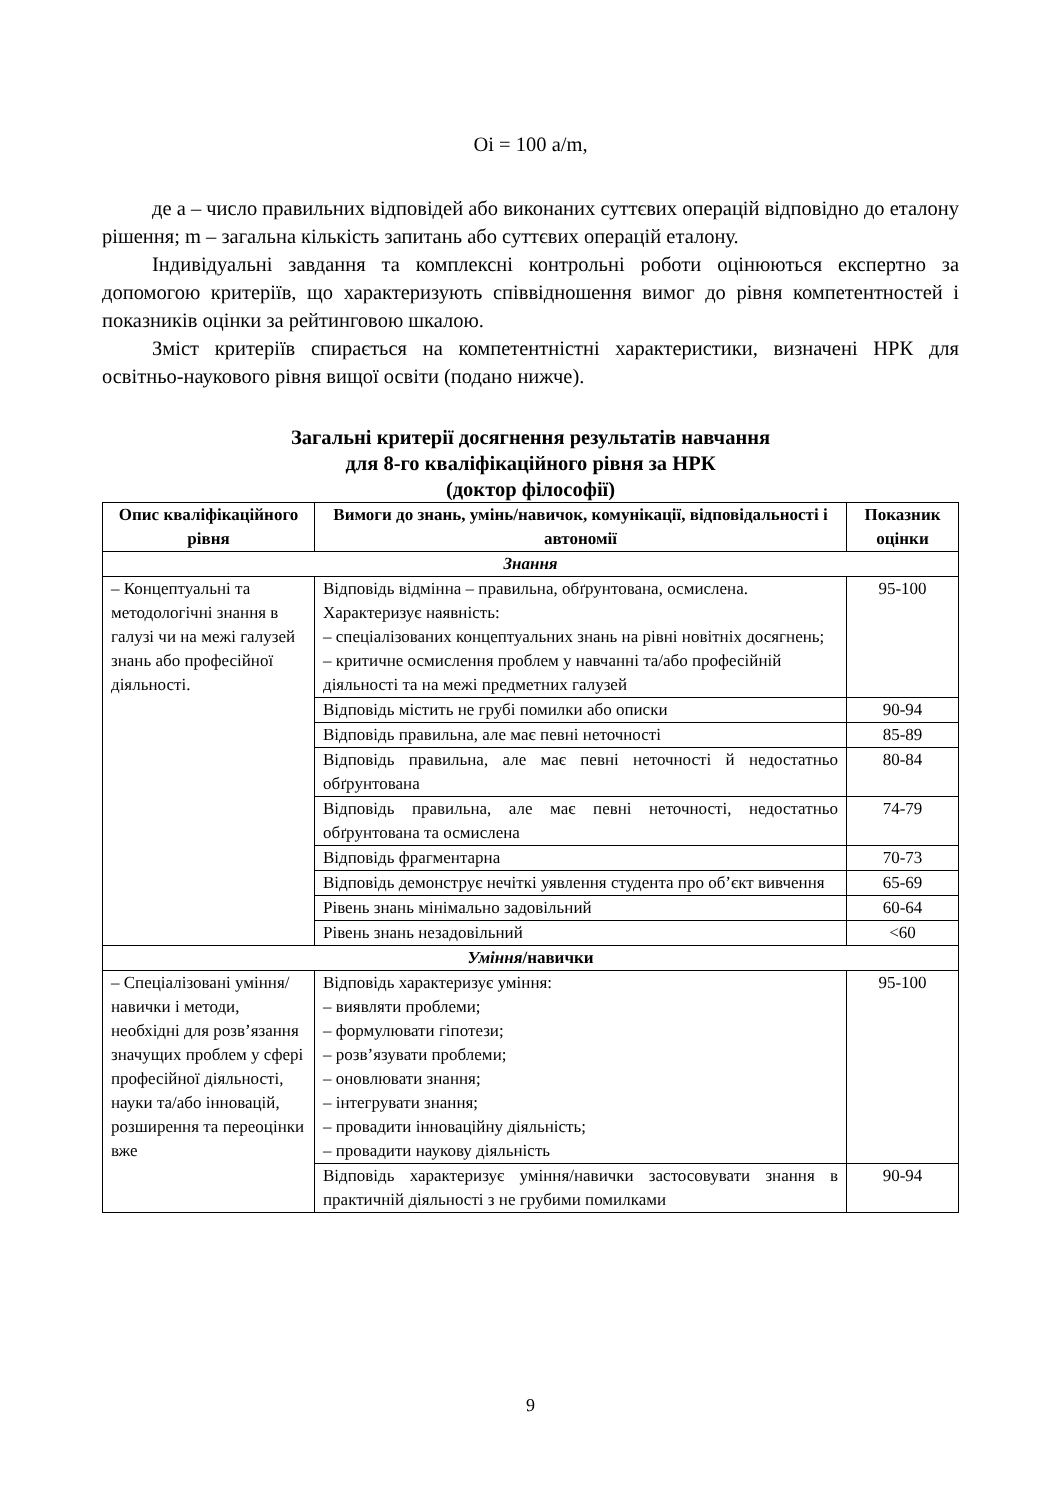Oi = 100 a/m,
де a – число правильних відповідей або виконаних суттєвих операцій відповідно до еталону рішення; m – загальна кількість запитань або суттєвих операцій еталону.
Індивідуальні завдання та комплексні контрольні роботи оцінюються експертно за допомогою критеріїв, що характеризують співвідношення вимог до рівня компетентностей і показників оцінки за рейтинговою шкалою.
Зміст критеріїв спирається на компетентністні характеристики, визначені НРК для освітньо-наукового рівня вищої освіти (подано нижче).
Загальні критерії досягнення результатів навчання
для 8-го кваліфікаційного рівня за НРК
(доктор філософії)
| Опис кваліфікаційного рівня | Вимоги до знань, умінь/навичок, комунікації, відповідальності і автономії | Показник оцінки |
| --- | --- | --- |
| Знання | | |
| – Концептуальні та методологічні знання в галузі чи на межі галузей знань або професійної діяльності. | Відповідь відмінна – правильна, обґрунтована, осмислена. Характеризує наявність: – спеціалізованих концептуальних знань на рівні новітніх досягнень; – критичне осмислення проблем у навчанні та/або професійній діяльності та на межі предметних галузей | 95-100 |
| | Відповідь містить не грубі помилки або описки | 90-94 |
| | Відповідь правильна, але має певні неточності | 85-89 |
| | Відповідь правильна, але має певні неточності й недостатньо обґрунтована | 80-84 |
| | Відповідь правильна, але має певні неточності, недостатньо обґрунтована та осмислена | 74-79 |
| | Відповідь фрагментарна | 70-73 |
| | Відповідь демонструє нечіткі уявлення студента про об’єкт вивчення | 65-69 |
| | Рівень знань мінімально задовільний | 60-64 |
| | Рівень знань незадовільний | <60 |
| Уміння /навички | | |
| – Спеціалізовані уміння/навички і методи, необхідні для розв’язання значущих проблем у сфері професійної діяльності, науки та/або інновацій, розширення та переоцінки вже | Відповідь характеризує уміння: – виявляти проблеми; – формулювати гіпотези; – розв’язувати проблеми; – оновлювати знання; – інтегрувати знання; – провадити інноваційну діяльність; – провадити наукову діяльність | 95-100 |
| | Відповідь характеризує уміння/навички застосовувати знання в практичній діяльності з не грубими помилками | 90-94 |
9